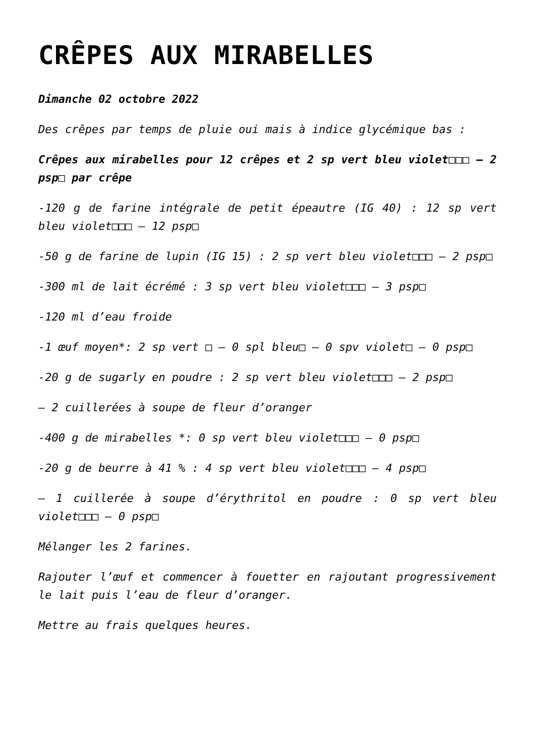CRÊPES AUX MIRABELLES
Dimanche 02 octobre 2022
Des crêpes par temps de pluie oui mais à indice glycémique bas :
Crêpes aux mirabelles pour 12 crêpes et 2 sp vert bleu violet□□□ – 2 psp□ par crêpe
-120 g de farine intégrale de petit épeautre (IG 40) : 12 sp vert bleu violet□□□ – 12 psp□
-50 g de farine de lupin (IG 15) : 2 sp vert bleu violet□□□ – 2 psp□
-300 ml de lait écrémé : 3 sp vert bleu violet□□□ – 3 psp□
-120 ml d’eau froide
-1 œuf moyen*: 2 sp vert □ – 0 spl bleu□ – 0 spv violet□ – 0 psp□
-20 g de sugarly en poudre : 2 sp vert bleu violet□□□ – 2 psp□
– 2 cuillerées à soupe de fleur d’oranger
-400 g de mirabelles *: 0 sp vert bleu violet□□□ – 0 psp□
-20 g de beurre à 41 % : 4 sp vert bleu violet□□□ – 4 psp□
– 1 cuillerée à soupe d’érythritol en poudre : 0 sp vert bleu violet□□□ – 0 psp□
Mélanger les 2 farines.
Rajouter l’œuf et commencer à fouetter en rajoutant progressivement le lait puis l’eau de fleur d’oranger.
Mettre au frais quelques heures.